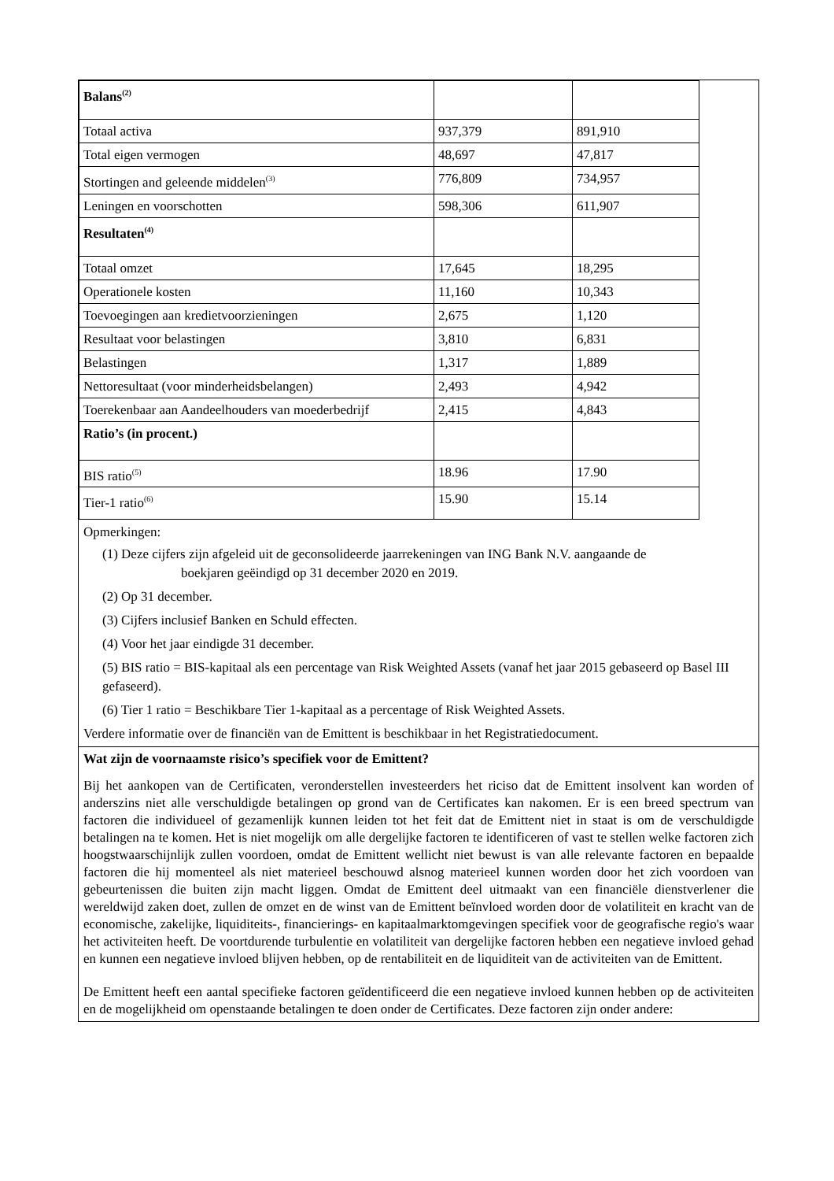| Balans<sup>(2)</sup> | | |
| Totaal activa | 937,379 | 891,910 |
| Total eigen vermogen | 48,697 | 47,817 |
| Stortingen and geleende middelen<sup>(3)</sup> | 776,809 | 734,957 |
| Leningen en voorschotten | 598,306 | 611,907 |
| Resultaten<sup>(4)</sup> | | |
| Totaal omzet | 17,645 | 18,295 |
| Operationele kosten | 11,160 | 10,343 |
| Toevoegingen aan kredietvoorzieningen | 2,675 | 1,120 |
| Resultaat voor belastingen | 3,810 | 6,831 |
| Belastingen | 1,317 | 1,889 |
| Nettoresultaat (voor minderheidsbelangen) | 2,493 | 4,942 |
| Toerekenbaar aan Aandeelhouders van moederbedrijf | 2,415 | 4,843 |
| Ratio’s (in procent.) | | |
| BIS ratio<sup>(5)</sup> | 18.96 | 17.90 |
| Tier-1 ratio<sup>(6)</sup> | 15.90 | 15.14 |
Opmerkingen:
(1) Deze cijfers zijn afgeleid uit de geconsolideerde jaarrekeningen van ING Bank N.V. aangaande de
boekjaren geëindigd op 31 december 2020 en 2019.
(2) Op 31 december.
(3) Cijfers inclusief Banken en Schuld effecten.
(4) Voor het jaar eindigde 31 december.
(5) BIS ratio = BIS-kapitaal als een percentage van Risk Weighted Assets (vanaf het jaar 2015 gebaseerd op Basel III gefaseerd).
(6) Tier 1 ratio = Beschikbare Tier 1-kapitaal as a percentage of Risk Weighted Assets.
Verdere informatie over de financiën van de Emittent is beschikbaar in het Registratiedocument.
Wat zijn de voornaamste risico’s specifiek voor de Emittent?
Bij het aankopen van de Certificaten, veronderstellen investeerders het riciso dat de Emittent insolvent kan worden of anderszins niet alle verschuldigde betalingen op grond van de Certificates kan nakomen. Er is een breed spectrum van factoren die individueel of gezamenlijk kunnen leiden tot het feit dat de Emittent niet in staat is om de verschuldigde betalingen na te komen. Het is niet mogelijk om alle dergelijke factoren te identificeren of vast te stellen welke factoren zich hoogstwaarschijnlijk zullen voordoen, omdat de Emittent wellicht niet bewust is van alle relevante factoren en bepaalde factoren die hij momenteel als niet materieel beschouwd alsnog materieel kunnen worden door het zich voordoen van gebeurtenissen die buiten zijn macht liggen. Omdat de Emittent deel uitmaakt van een financiële dienstverlener die wereldwijd zaken doet, zullen de omzet en de winst van de Emittent beïnvloed worden door de volatiliteit en kracht van de economische, zakelijke, liquiditeits-, financierings- en kapitaalmarktomgevingen specifiek voor de geografische regio's waar het activiteiten heeft. De voortdurende turbulentie en volatiliteit van dergelijke factoren hebben een negatieve invloed gehad en kunnen een negatieve invloed blijven hebben, op de rentabiliteit en de liquiditeit van de activiteiten van de Emittent.
De Emittent heeft een aantal specifieke factoren geïdentificeerd die een negatieve invloed kunnen hebben op de activiteiten en de mogelijkheid om openstaande betalingen te doen onder de Certificates. Deze factoren zijn onder andere: